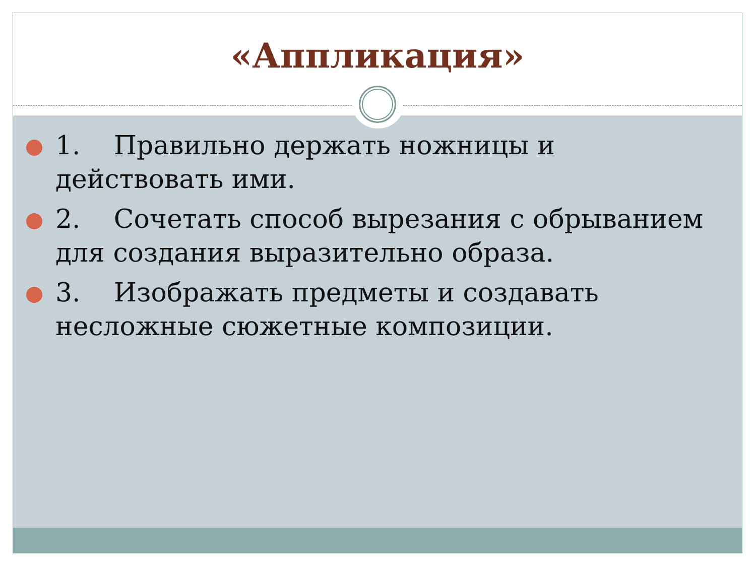«Аппликация»
1. Правильно держать ножницы и действовать ими.
2. Сочетать способ вырезания с обрыванием для создания выразительно образа.
3. Изображать предметы и создавать несложные сюжетные композиции.